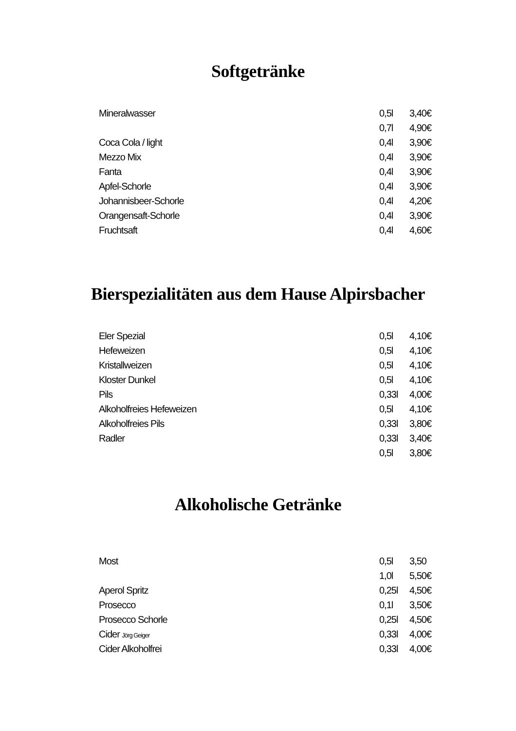Softgetränke
| Mineralwasser | 0,5l | 3,40€ |
| | 0,7l | 4,90€ |
| Coca Cola / light | 0,4l | 3,90€ |
| Mezzo Mix | 0,4l | 3,90€ |
| Fanta | 0,4l | 3,90€ |
| Apfel-Schorle | 0,4l | 3,90€ |
| Johannisbeer-Schorle | 0,4l | 4,20€ |
| Orangensaft-Schorle | 0,4l | 3,90€ |
| Fruchtsaft | 0,4l | 4,60€ |
Bierspezialitäten aus dem Hause Alpirsbacher
| Eler Spezial | 0,5l | 4,10€ |
| Hefeweizen | 0,5l | 4,10€ |
| Kristallweizen | 0,5l | 4,10€ |
| Kloster Dunkel | 0,5l | 4,10€ |
| Pils | 0,33l | 4,00€ |
| Alkoholfreies Hefeweizen | 0,5l | 4,10€ |
| Alkoholfreies Pils | 0,33l | 3,80€ |
| Radler | 0,33l | 3,40€ |
| | 0,5l | 3,80€ |
Alkoholische Getränke
| Most | 0,5l | 3,50 |
| | 1,0l | 5,50€ |
| Aperol Spritz | 0,25l | 4,50€ |
| Prosecco | 0,1l | 3,50€ |
| Prosecco Schorle | 0,25l | 4,50€ |
| Cider Jörg Geiger | 0,33l | 4,00€ |
| Cider Alkoholfrei | 0,33l | 4,00€ |